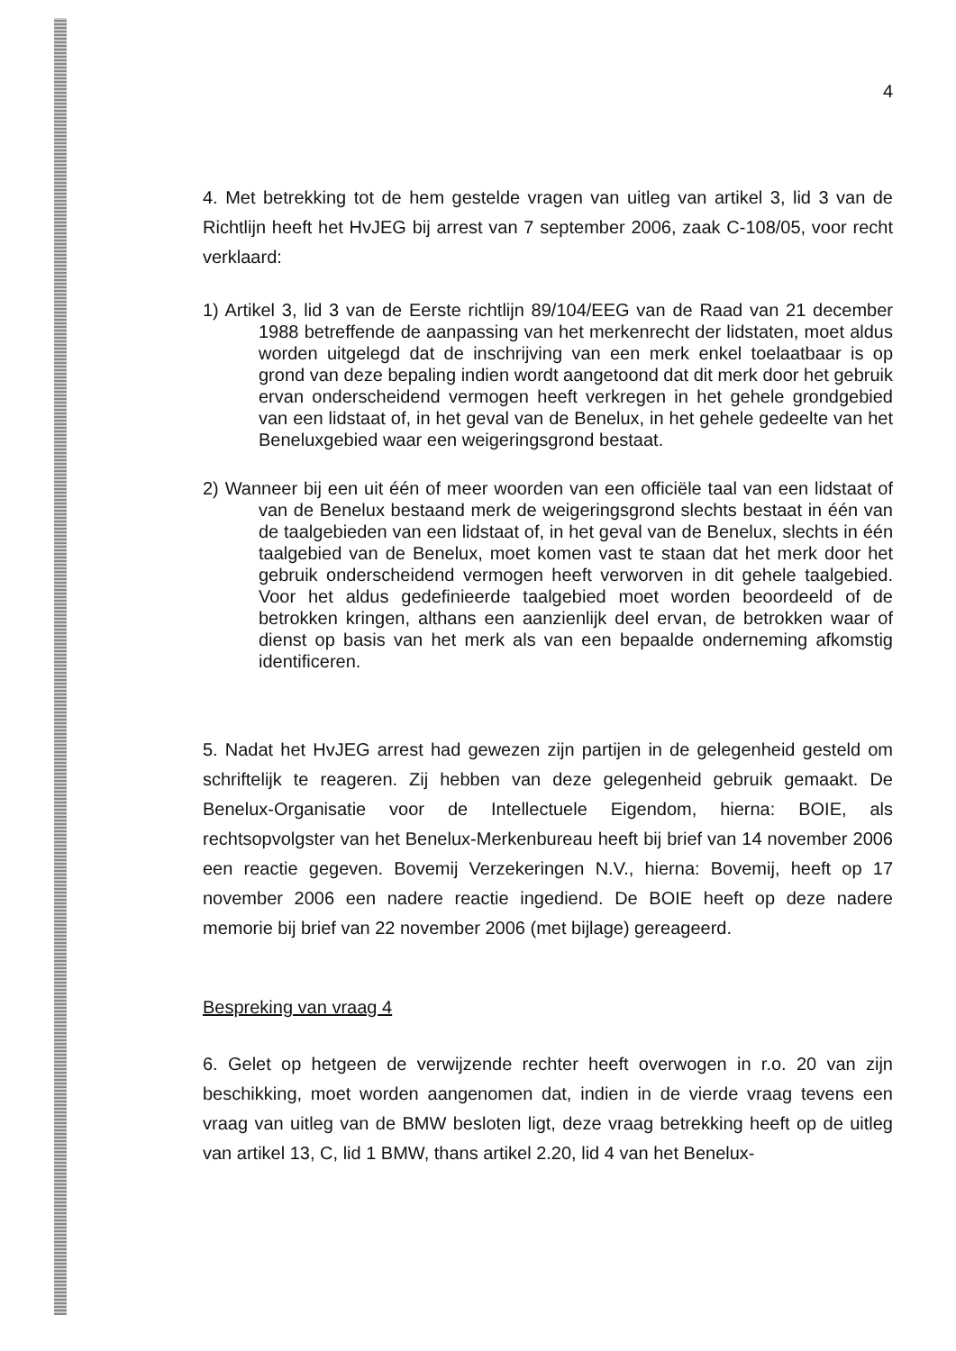4
4. Met betrekking tot de hem gestelde vragen van uitleg van artikel 3, lid 3 van de Richtlijn heeft het HvJEG bij arrest van 7 september 2006, zaak C-108/05, voor recht verklaard:
1) Artikel 3, lid 3 van de Eerste richtlijn 89/104/EEG van de Raad van 21 december 1988 betreffende de aanpassing van het merkenrecht der lidstaten, moet aldus worden uitgelegd dat de inschrijving van een merk enkel toelaatbaar is op grond van deze bepaling indien wordt aangetoond dat dit merk door het gebruik ervan onderscheidend vermogen heeft verkregen in het gehele grondgebied van een lidstaat of, in het geval van de Benelux, in het gehele gedeelte van het Beneluxgebied waar een weigeringsgrond bestaat.
2) Wanneer bij een uit één of meer woorden van een officiële taal van een lidstaat of van de Benelux bestaand merk de weigeringsgrond slechts bestaat in één van de taalgebieden van een lidstaat of, in het geval van de Benelux, slechts in één taalgebied van de Benelux, moet komen vast te staan dat het merk door het gebruik onderscheidend vermogen heeft verworven in dit gehele taalgebied. Voor het aldus gedefinieerde taalgebied moet worden beoordeeld of de betrokken kringen, althans een aanzienlijk deel ervan, de betrokken waar of dienst op basis van het merk als van een bepaalde onderneming afkomstig identificeren.
5. Nadat het HvJEG arrest had gewezen zijn partijen in de gelegenheid gesteld om schriftelijk te reageren. Zij hebben van deze gelegenheid gebruik gemaakt. De Benelux-Organisatie voor de Intellectuele Eigendom, hierna: BOIE, als rechtsopvolgster van het Benelux-Merkenbureau heeft bij brief van 14 november 2006 een reactie gegeven. Bovemij Verzekeringen N.V., hierna: Bovemij, heeft op 17 november 2006 een nadere reactie ingediend. De BOIE heeft op deze nadere memorie bij brief van 22 november 2006 (met bijlage) gereageerd.
Bespreking van vraag 4
6. Gelet op hetgeen de verwijzende rechter heeft overwogen in r.o. 20 van zijn beschikking, moet worden aangenomen dat, indien in de vierde vraag tevens een vraag van uitleg van de BMW besloten ligt, deze vraag betrekking heeft op de uitleg van artikel 13, C, lid 1 BMW, thans artikel 2.20, lid 4 van het Benelux-